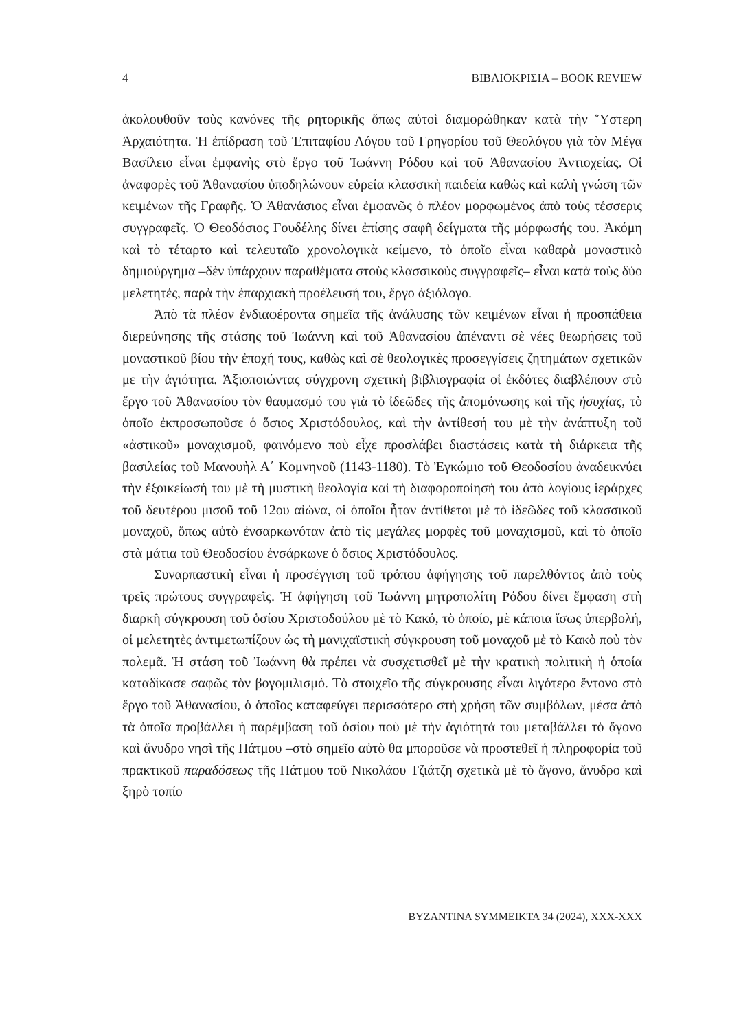4 ΒΙΒΛΙΟΚΡΙΣΙΑ – BOOK REVIEW
ἀκολουθοῦν τοὺς κανόνες τῆς ρητορικῆς ὅπως αὐτοὶ διαμορώθηκαν κατὰ τὴν Ὕστερη Ἀρχαιότητα. Ἡ ἐπίδραση τοῦ Ἐπιταφίου Λόγου τοῦ Γρηγορίου τοῦ Θεολόγου γιὰ τὸν Μέγα Βασίλειο εἶναι ἐμφανὴς στὸ ἔργο τοῦ Ἰωάννη Ρόδου καὶ τοῦ Ἀθανασίου Ἀντιοχείας. Οἱ ἀναφορὲς τοῦ Ἀθανασίου ὑποδηλώνουν εὑρεία κλασσικὴ παιδεία καθὼς καὶ καλὴ γνώση τῶν κειμένων τῆς Γραφῆς. Ὁ Ἀθανάσιος εἶναι ἐμφανῶς ὁ πλέον μορφωμένος ἀπὸ τοὺς τέσσερις συγγραφεῖς. Ὁ Θεοδόσιος Γουδέλης δίνει ἐπίσης σαφῆ δείγματα τῆς μόρφωσής του. Ἀκόμη καὶ τὸ τέταρτο καὶ τελευταῖο χρονολογικὰ κείμενο, τὸ ὁποῖο εἶναι καθαρὰ μοναστικὸ δημιούργημα –δὲν ὑπάρχουν παραθέματα στοὺς κλασσικοὺς συγγραφεῖς– εἶναι κατὰ τοὺς δύο μελετητές, παρὰ τὴν ἐπαρχιακὴ προέλευσή του, ἔργο ἀξιόλογο.
Ἀπὸ τὰ πλέον ἐνδιαφέροντα σημεῖα τῆς ἀνάλυσης τῶν κειμένων εἶναι ἡ προσπάθεια διερεύνησης τῆς στάσης τοῦ Ἰωάννη καὶ τοῦ Ἀθανασίου ἀπέναντι σὲ νέες θεωρήσεις τοῦ μοναστικοῦ βίου τὴν ἐποχή τους, καθὼς καὶ σὲ θεολογικὲς προσεγγίσεις ζητημάτων σχετικῶν με τὴν ἁγιότητα. Ἀξιοποιώντας σύγχρονη σχετικὴ βιβλιογραφία οἱ ἐκδότες διαβλέπουν στὸ ἔργο τοῦ Ἀθανασίου τὸν θαυμασμό του γιὰ τὸ ἰδεῶδες τῆς ἀπομόνωσης καὶ τῆς ἡσυχίας, τὸ ὁποῖο ἐκπροσωποῦσε ὁ ὅσιος Χριστόδουλος, καὶ τὴν ἀντίθεσή του μὲ τὴν ἀνάπτυξη τοῦ «ἀστικοῦ» μοναχισμοῦ, φαινόμενο ποὺ εἶχε προσλάβει διαστάσεις κατὰ τὴ διάρκεια τῆς βασιλείας τοῦ Μανουὴλ Α΄ Κομνηνοῦ (1143-1180). Τὸ Ἐγκώμιο τοῦ Θεοδοσίου ἀναδεικνύει τὴν ἐξοικείωσή του μὲ τὴ μυστικὴ θεολογία καὶ τὴ διαφοροποίησή του ἀπὸ λογίους ἱεράρχες τοῦ δευτέρου μισοῦ τοῦ 12ου αἰώνα, οἱ ὁποῖοι ἦταν ἀντίθετοι μὲ τὸ ἰδεῶδες τοῦ κλασσικοῦ μοναχοῦ, ὅπως αὐτὸ ἐνσαρκωνόταν ἀπὸ τὶς μεγάλες μορφὲς τοῦ μοναχισμοῦ, καὶ τὸ ὁποῖο στὰ μάτια τοῦ Θεοδοσίου ἐνσάρκωνε ὁ ὅσιος Χριστόδουλος.
Συναρπαστικὴ εἶναι ἡ προσέγγιση τοῦ τρόπου ἀφήγησης τοῦ παρελθόντος ἀπὸ τοὺς τρεῖς πρώτους συγγραφεῖς. Ἡ ἀφήγηση τοῦ Ἰωάννη μητροπολίτη Ρόδου δίνει ἔμφαση στὴ διαρκῆ σύγκρουση τοῦ ὁσίου Χριστοδούλου μὲ τὸ Κακό, τὸ ὁποίο, μὲ κάποια ἴσως ὑπερβολή, οἱ μελετητὲς ἀντιμετωπίζουν ὡς τὴ μανιχαϊστικὴ σύγκρουση τοῦ μοναχοῦ μὲ τὸ Κακὸ ποὺ τὸν πολεμᾶ. Ἡ στάση τοῦ Ἰωάννη θὰ πρέπει νὰ συσχετισθεῖ μὲ τὴν κρατικὴ πολιτικὴ ἡ ὁποία καταδίκασε σαφῶς τὸν βογομιλισμό. Τὸ στοιχεῖο τῆς σύγκρουσης εἶναι λιγότερο ἔντονο στὸ ἔργο τοῦ Ἀθανασίου, ὁ ὁποῖος καταφεύγει περισσότερο στὴ χρήση τῶν συμβόλων, μέσα ἀπὸ τὰ ὁποῖα προβάλλει ἡ παρέμβαση τοῦ ὁσίου ποὺ μὲ τὴν ἁγιότητά του μεταβάλλει τὸ ἄγονο καὶ ἄνυδρο νησὶ τῆς Πάτμου –στὸ σημεῖο αὐτὸ θα μποροῦσε νὰ προστεθεῖ ἡ πληροφορία τοῦ πρακτικοῦ παραδόσεως τῆς Πάτμου τοῦ Νικολάου Τζιάτζη σχετικὰ μὲ τὸ ἄγονο, ἄνυδρο καὶ ξηρὸ τοπίο
BYZANTINA SYMMEIKTA 34 (2024), XXX-XXX